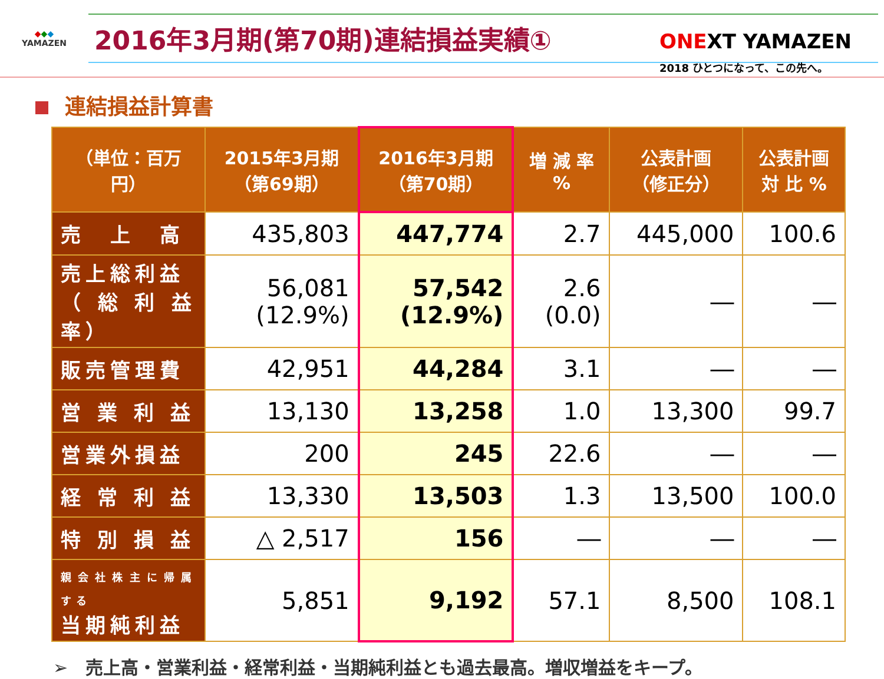◆◆◆
YAMAZEN
2016年3月期(第70期)連結損益実績①
ONEXT YAMAZEN
2018 ひとつになって、この先へ。
連結損益計算書
| （単位：百万円） | 2015年3月期 （第69期） | 2016年3月期 （第70期） | 増 減 率 % | 公表計画 （修正分） | 公表計画 対 比 % |
| --- | --- | --- | --- | --- | --- |
| 売 上 高 | 435,803 | 447,774 | 2.7 | 445,000 | 100.6 |
| 売上総利益 （総利益率） | 56,081 (12.9%) | 57,542 (12.9%) | 2.6 (0.0) | ― | ― |
| 販売管理費 | 42,951 | 44,284 | 3.1 | ― | ― |
| 営 業 利 益 | 13,130 | 13,258 | 1.0 | 13,300 | 99.7 |
| 営業外損益 | 200 | 245 | 22.6 | ― | ― |
| 経 常 利 益 | 13,330 | 13,503 | 1.3 | 13,500 | 100.0 |
| 特 別 損 益 | △ 2,517 | 156 | ― | ― | ― |
| 親会社株主に帰属する 当期純利益 | 5,851 | 9,192 | 57.1 | 8,500 | 108.1 |
➢　売上高・営業利益・経常利益・当期純利益とも過去最高。増収増益をキープ。